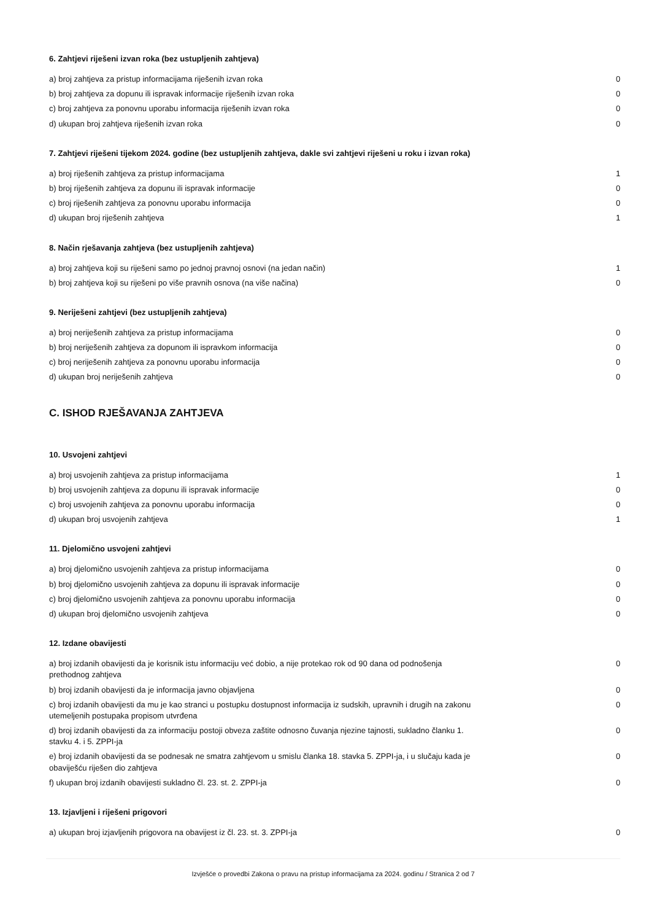6. Zahtjevi riješeni izvan roka (bez ustupljenih zahtjeva)
| a) broj zahtjeva za pristup informacijama riješenih izvan roka | 0 |
| b) broj zahtjeva za dopunu ili ispravak informacije riješenih izvan roka | 0 |
| c) broj zahtjeva za ponovnu uporabu informacija riješenih izvan roka | 0 |
| d) ukupan broj zahtjeva riješenih izvan roka | 0 |
7. Zahtjevi riješeni tijekom 2024. godine (bez ustupljenih zahtjeva, dakle svi zahtjevi riješeni u roku i izvan roka)
| a) broj riješenih zahtjeva za pristup informacijama | 1 |
| b) broj riješenih zahtjeva za dopunu ili ispravak informacije | 0 |
| c) broj riješenih zahtjeva za ponovnu uporabu informacija | 0 |
| d) ukupan broj riješenih zahtjeva | 1 |
8. Način rješavanja zahtjeva (bez ustupljenih zahtjeva)
| a) broj zahtjeva koji su riješeni samo po jednoj pravnoj osnovi (na jedan način) | 1 |
| b) broj zahtjeva koji su riješeni po više pravnih osnova (na više načina) | 0 |
9. Neriješeni zahtjevi (bez ustupljenih zahtjeva)
| a) broj neriješenih zahtjeva za pristup informacijama | 0 |
| b) broj neriješenih zahtjeva za dopunom ili ispravkom informacija | 0 |
| c) broj neriješenih zahtjeva za ponovnu uporabu informacija | 0 |
| d) ukupan broj neriješenih zahtjeva | 0 |
C. ISHOD RJEŠAVANJA ZAHTJEVA
10. Usvojeni zahtjevi
| a) broj usvojenih zahtjeva za pristup informacijama | 1 |
| b) broj usvojenih zahtjeva za dopunu ili ispravak informacije | 0 |
| c) broj usvojenih zahtjeva za ponovnu uporabu informacija | 0 |
| d) ukupan broj usvojenih zahtjeva | 1 |
11. Djelomično usvojeni zahtjevi
| a) broj djelomično usvojenih zahtjeva za pristup informacijama | 0 |
| b) broj djelomično usvojenih zahtjeva za dopunu ili ispravak informacije | 0 |
| c) broj djelomično usvojenih zahtjeva za ponovnu uporabu informacija | 0 |
| d) ukupan broj djelomično usvojenih zahtjeva | 0 |
12. Izdane obavijesti
| a) broj izdanih obavijesti da je korisnik istu informaciju već dobio, a nije protekao rok od 90 dana od podnošenja prethodnog zahtjeva | 0 |
| b) broj izdanih obavijesti da je informacija javno objavljena | 0 |
| c) broj izdanih obavijesti da mu je kao stranci u postupku dostupnost informacija iz sudskih, upravnih i drugih na zakonu utemeljenih postupaka propisom utvrđena | 0 |
| d) broj izdanih obavijesti da za informaciju postoji obveza zaštite odnosno čuvanja njezine tajnosti, sukladno članku 1. stavku 4. i 5. ZPPI-ja | 0 |
| e) broj izdanih obavijesti da se podnesak ne smatra zahtjevom u smislu članka 18. stavka 5. ZPPI-ja, i u slučaju kada je obaviješću riješen dio zahtjeva | 0 |
| f) ukupan broj izdanih obavijesti sukladno čl. 23. st. 2. ZPPI-ja | 0 |
13. Izjavljeni i riješeni prigovori
| a) ukupan broj izjavljenih prigovora na obavijest iz čl. 23. st. 3. ZPPI-ja | 0 |
Izvješće o provedbi Zakona o pravu na pristup informacijama za 2024. godinu / Stranica 2 od 7